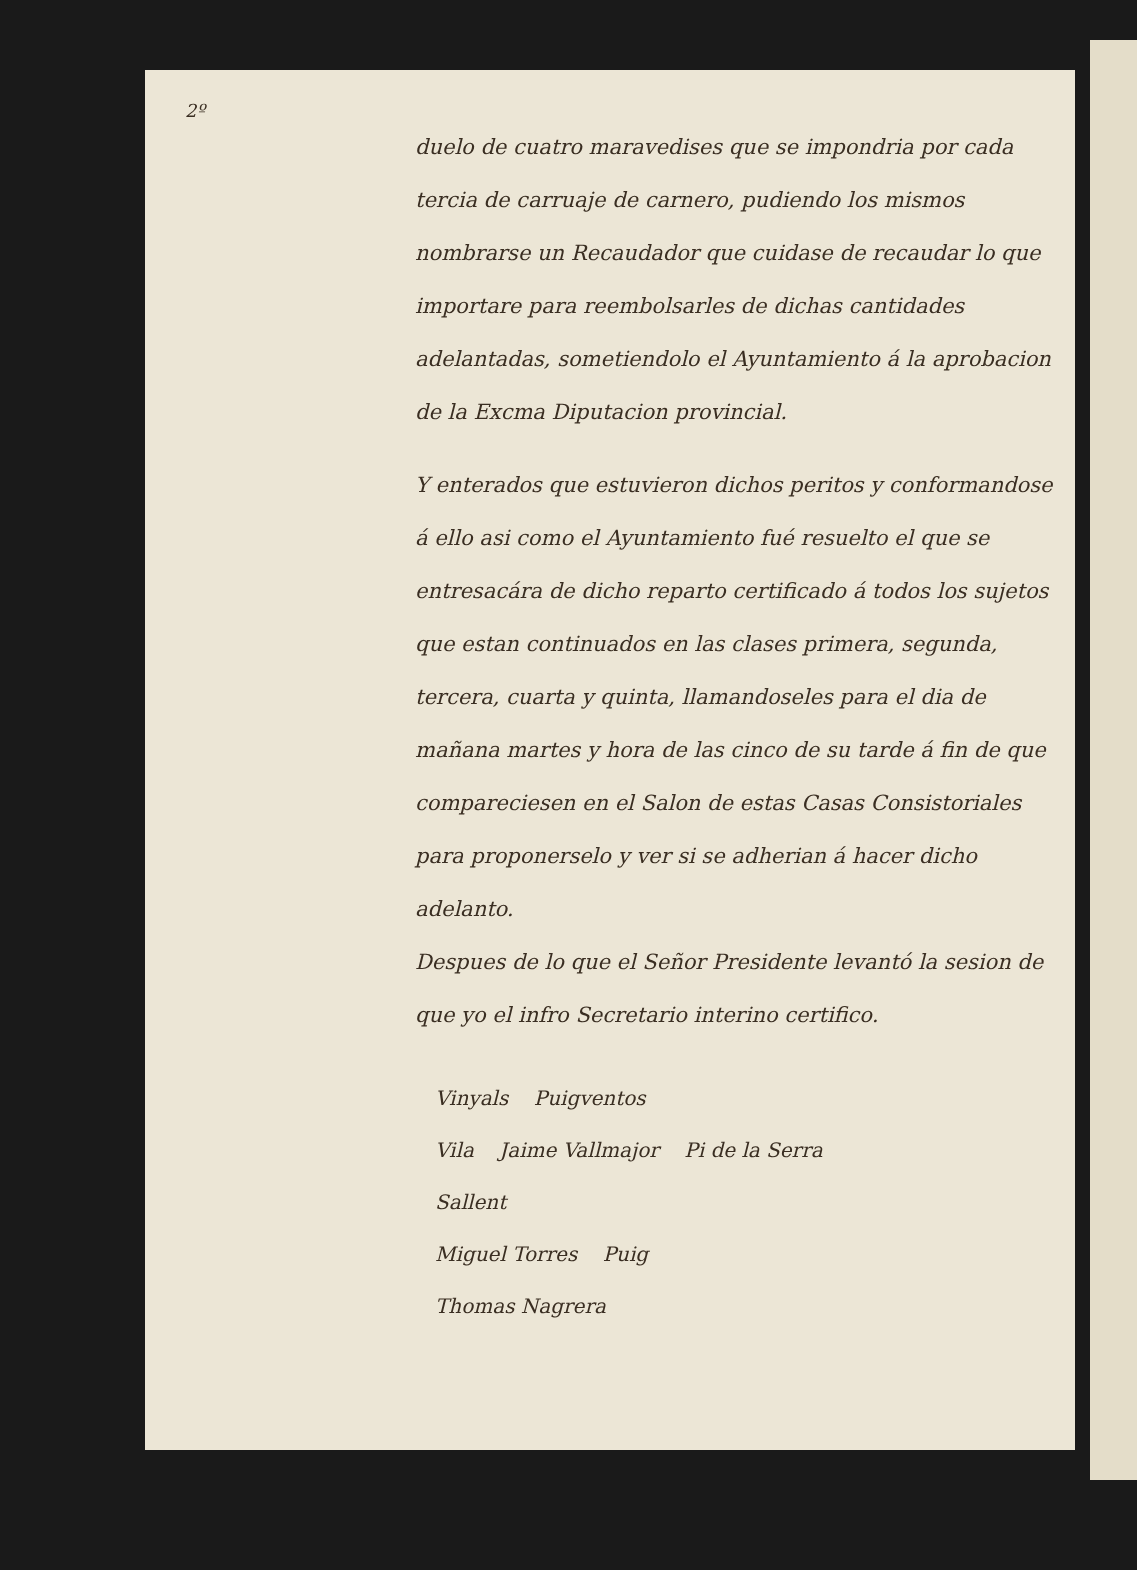2º
duelo de cuatro maravedises que se impondria por cada tercia de carruaje de carnero, pudiendo los mismos nombrarse un Recaudador que cuidase de recaudar lo que importare para reembolsarles de dichas cantidades adelantadas, sometiendolo el Ayuntamiento á la aprobacion de la Excma Diputacion provincial.
Y enterados que estuvieron dichos peritos y conformandose á ello asi como el Ayuntamiento fué resuelto el que se entresacára de dicho reparto certificado á todos los sujetos que estan continuados en las clases primera, segunda, tercera, cuarta y quinta, llamandoseles para el dia de mañana martes y hora de las cinco de su tarde á fin de que compareciesen en el Salon de estas Casas Consistoriales para proponerselo y ver si se adherian á hacer dicho adelanto.
Despues de lo que el Señor Presidente levantó la sesion de que yo el infro Secretario interino certifico.
Vinyals Puigventos
Vila Jaime Vallmajor Pi de la Serra
Sallent
Miguel Torres Puig
Thomas Nagrera